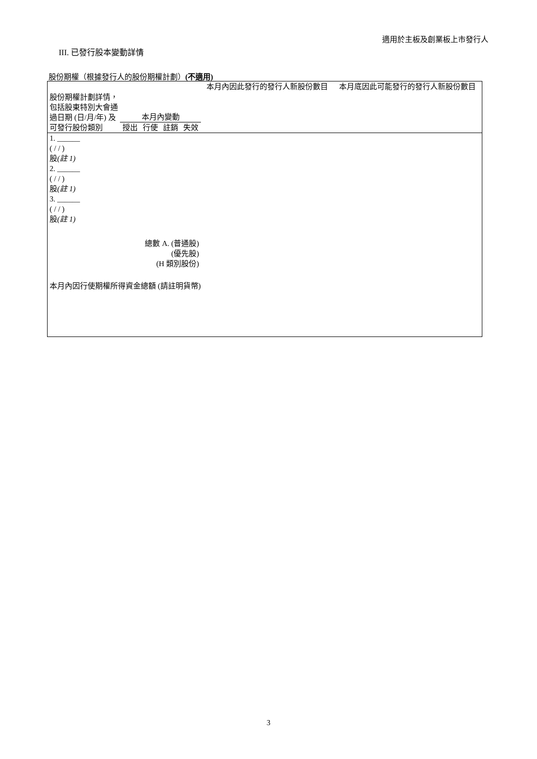適用於主板及創業板上市發行人
III. 已發行股本變動詳情
股份期權（根據發行人的股份期權計劃）(不適用)
| 股份期權計劃詳情，包括股東特別大會通過日期 (日/月/年) 及可發行股份類別 | 本月內變動 | | | | 本月內因此發行的發行人新股份數目 | 本月底因此可能發行的發行人新股份數目 |
| | 授出 | 行使 | 註銷 | 失效 | | |
| 1. ______ ( / / ) 股 (註 1) | | | | | | |
| 2. ______ ( / / ) 股 (註 1) | | | | | | |
| 3. ______ ( / / ) 股 (註 1) | | | | | | |
| 總數 A. (普通股) (優先股) (H 類別股份) | | | | | | |
| 本月內因行使期權所得資金總額 (請註明貨幣) | | | | | | |
3